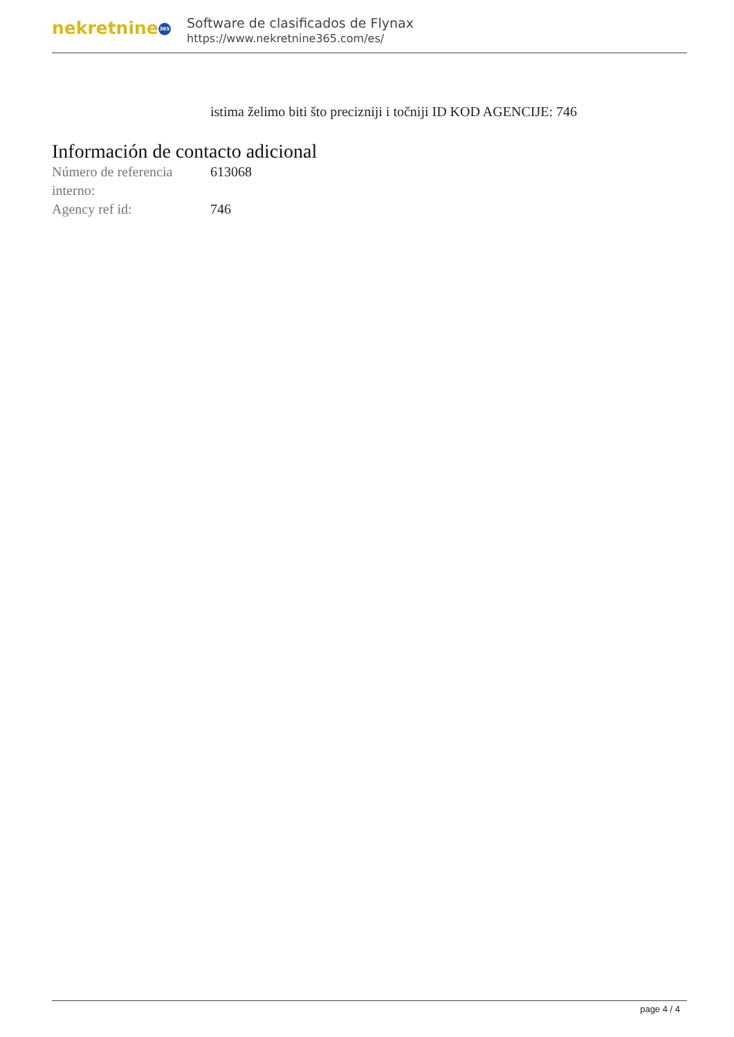nekretnine 365
Software de clasificados de Flynax
https://www.nekretnine365.com/es/
istima želimo biti što precizniji i točniji ID KOD AGENCIJE: 746
Información de contacto adicional
| Número de referencia interno: | 613068 |
| Agency ref id: | 746 |
page 4 / 4